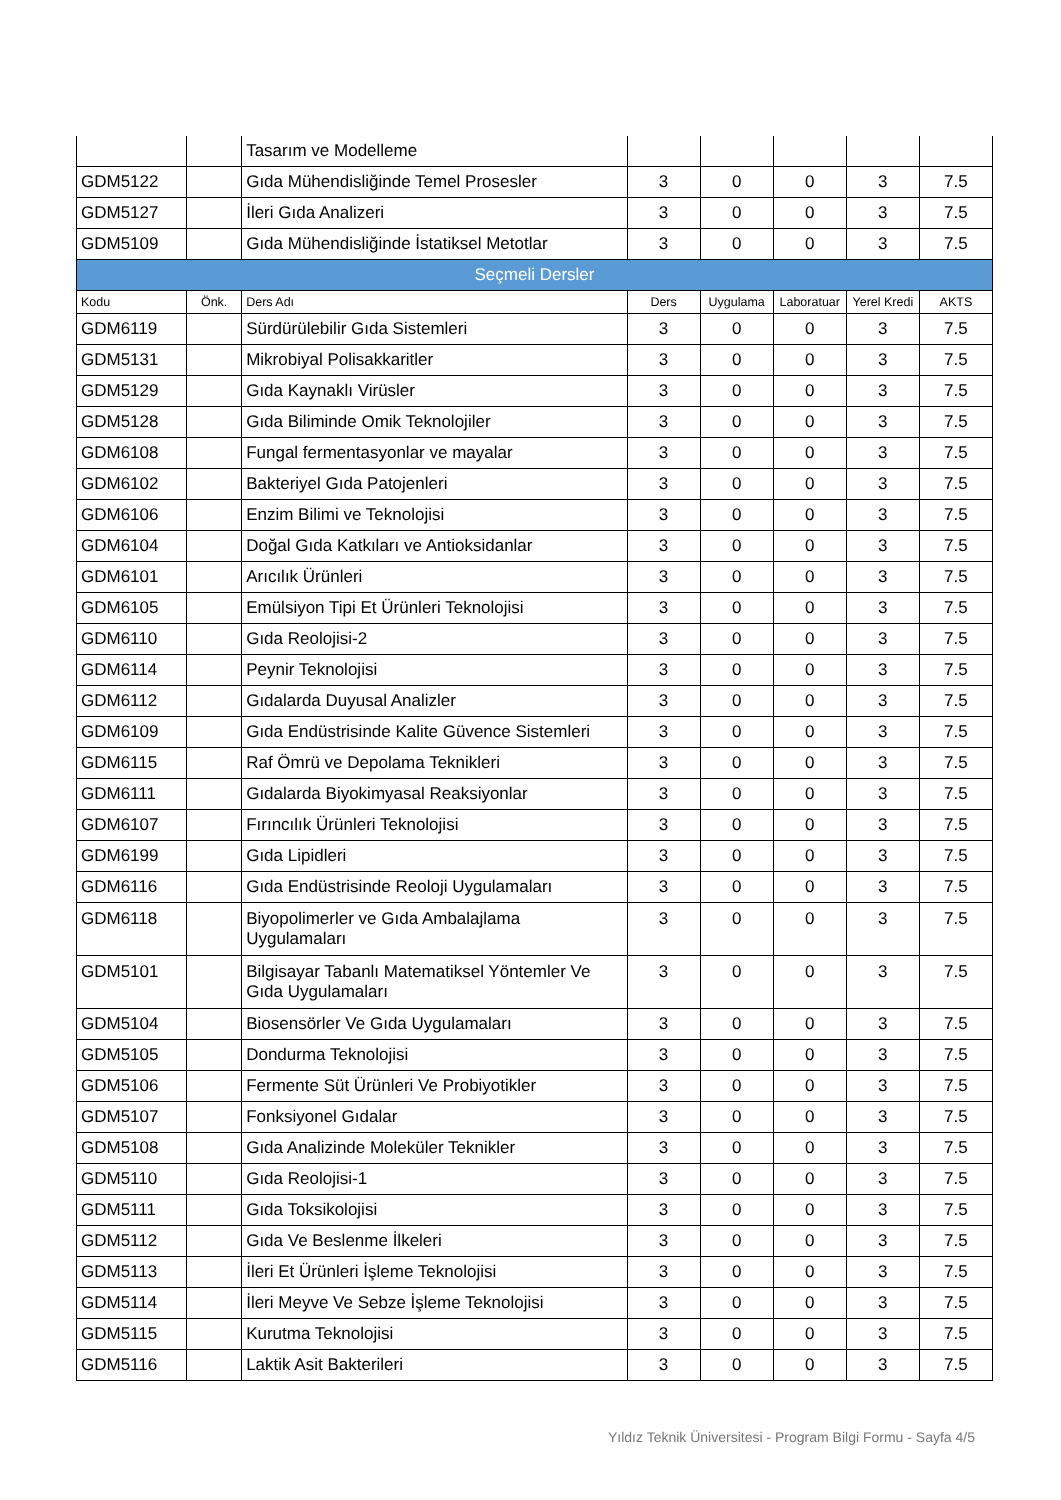| | | Tasarım ve Modelleme | | | | | |
| GDM5122 | | Gıda Mühendisliğinde Temel Prosesler | 3 | 0 | 0 | 3 | 7.5 |
| GDM5127 | | İleri Gıda Analizeri | 3 | 0 | 0 | 3 | 7.5 |
| GDM5109 | | Gıda Mühendisliğinde İstatiksel Metotlar | 3 | 0 | 0 | 3 | 7.5 |
| Seçmeli Dersler | | | | | | | |
| Kodu | Önk. | Ders Adı | Ders | Uygulama | Laboratuar | Yerel Kredi | AKTS |
| GDM6119 | | Sürdürülebilir Gıda Sistemleri | 3 | 0 | 0 | 3 | 7.5 |
| GDM5131 | | Mikrobiyal Polisakkaritler | 3 | 0 | 0 | 3 | 7.5 |
| GDM5129 | | Gıda Kaynaklı Virüsler | 3 | 0 | 0 | 3 | 7.5 |
| GDM5128 | | Gıda Biliminde Omik Teknolojiler | 3 | 0 | 0 | 3 | 7.5 |
| GDM6108 | | Fungal fermentasyonlar ve mayalar | 3 | 0 | 0 | 3 | 7.5 |
| GDM6102 | | Bakteriyel Gıda Patojenleri | 3 | 0 | 0 | 3 | 7.5 |
| GDM6106 | | Enzim Bilimi ve Teknolojisi | 3 | 0 | 0 | 3 | 7.5 |
| GDM6104 | | Doğal Gıda Katkıları ve Antioksidanlar | 3 | 0 | 0 | 3 | 7.5 |
| GDM6101 | | Arıcılık Ürünleri | 3 | 0 | 0 | 3 | 7.5 |
| GDM6105 | | Emülsiyon Tipi Et Ürünleri Teknolojisi | 3 | 0 | 0 | 3 | 7.5 |
| GDM6110 | | Gıda Reolojisi-2 | 3 | 0 | 0 | 3 | 7.5 |
| GDM6114 | | Peynir Teknolojisi | 3 | 0 | 0 | 3 | 7.5 |
| GDM6112 | | Gıdalarda Duyusal Analizler | 3 | 0 | 0 | 3 | 7.5 |
| GDM6109 | | Gıda Endüstrisinde Kalite Güvence Sistemleri | 3 | 0 | 0 | 3 | 7.5 |
| GDM6115 | | Raf Ömrü ve Depolama Teknikleri | 3 | 0 | 0 | 3 | 7.5 |
| GDM6111 | | Gıdalarda Biyokimyasal Reaksiyonlar | 3 | 0 | 0 | 3 | 7.5 |
| GDM6107 | | Fırıncılık Ürünleri Teknolojisi | 3 | 0 | 0 | 3 | 7.5 |
| GDM6199 | | Gıda Lipidleri | 3 | 0 | 0 | 3 | 7.5 |
| GDM6116 | | Gıda Endüstrisinde Reoloji Uygulamaları | 3 | 0 | 0 | 3 | 7.5 |
| GDM6118 | | Biyopolimerler ve Gıda Ambalajlama Uygulamaları | 3 | 0 | 0 | 3 | 7.5 |
| GDM5101 | | Bilgisayar Tabanlı Matematiksel Yöntemler Ve Gıda Uygulamaları | 3 | 0 | 0 | 3 | 7.5 |
| GDM5104 | | Biosensörler Ve Gıda Uygulamaları | 3 | 0 | 0 | 3 | 7.5 |
| GDM5105 | | Dondurma Teknolojisi | 3 | 0 | 0 | 3 | 7.5 |
| GDM5106 | | Fermente Süt Ürünleri Ve Probiyotikler | 3 | 0 | 0 | 3 | 7.5 |
| GDM5107 | | Fonksiyonel Gıdalar | 3 | 0 | 0 | 3 | 7.5 |
| GDM5108 | | Gıda Analizinde Moleküler Teknikler | 3 | 0 | 0 | 3 | 7.5 |
| GDM5110 | | Gıda Reolojisi-1 | 3 | 0 | 0 | 3 | 7.5 |
| GDM5111 | | Gıda Toksikolojisi | 3 | 0 | 0 | 3 | 7.5 |
| GDM5112 | | Gıda Ve Beslenme İlkeleri | 3 | 0 | 0 | 3 | 7.5 |
| GDM5113 | | İleri Et Ürünleri İşleme Teknolojisi | 3 | 0 | 0 | 3 | 7.5 |
| GDM5114 | | İleri Meyve Ve Sebze İşleme Teknolojisi | 3 | 0 | 0 | 3 | 7.5 |
| GDM5115 | | Kurutma Teknolojisi | 3 | 0 | 0 | 3 | 7.5 |
| GDM5116 | | Laktik Asit Bakterileri | 3 | 0 | 0 | 3 | 7.5 |
Yıldız Teknik Üniversitesi - Program Bilgi Formu - Sayfa 4/5